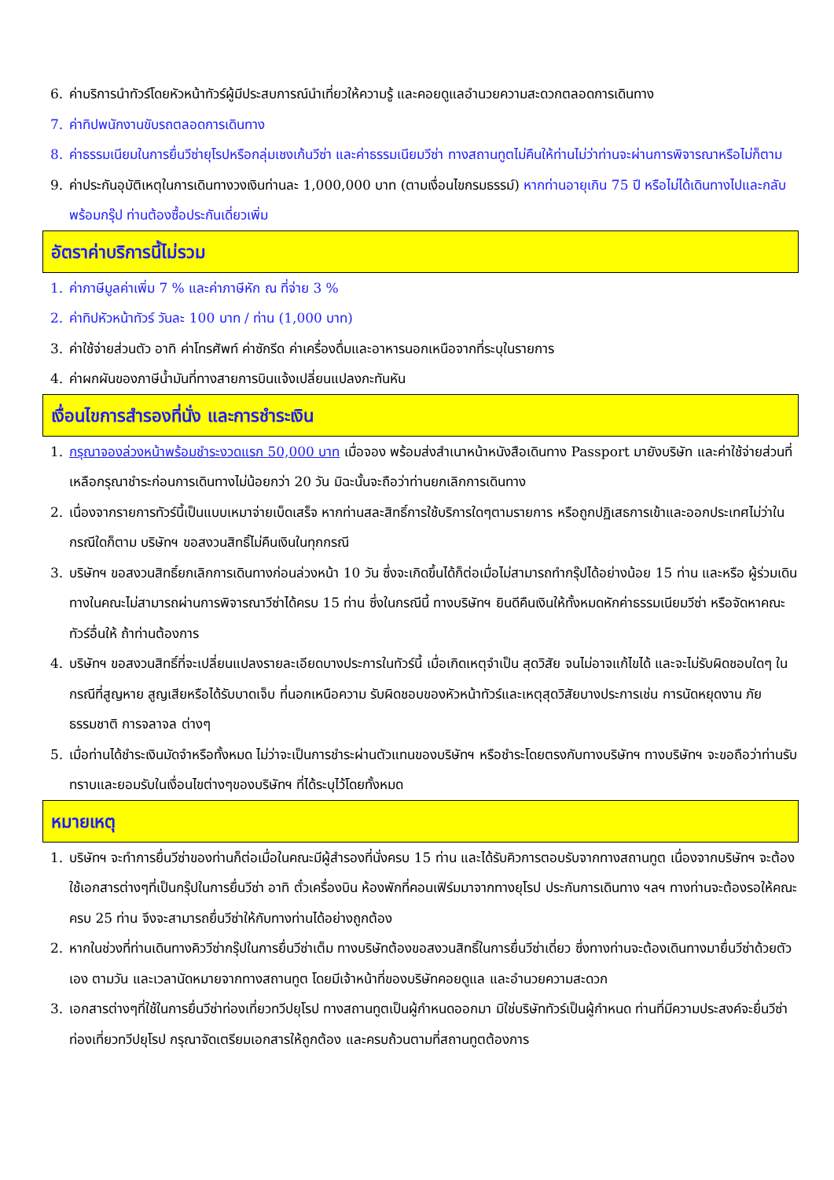6. ค่าบริการนำทัวร์โดยหัวหน้าทัวร์ผู้มีประสบการณ์นำเที่ยวให้ความรู้ และคอยดูแลอำนวยความสะดวกตลอดการเดินทาง
7. ค่าทิปพนักงานขับรถตลอดการเดินทาง
8. ค่าธรรมเนียมในการยื่นวีซ่ายุโรปหรือกลุ่มเชงเก้นวีซ่า และค่าธรรมเนียมวีซ่า ทางสถานทูตไม่คืนให้ท่านไม่ว่าท่านจะผ่านการพิจารณาหรือไม่ก็ตาม
9. ค่าประกันอุบัติเหตุในการเดินทางวงเงินท่านละ 1,000,000 บาท (ตามเงื่อนไขกรมธรรม์) หากท่านอายุเกิน 75 ปี หรือไม่ได้เดินทางไปและกลับพร้อมกรุ๊ป ท่านต้องซื้อประกันเดี่ยวเพิ่ม
อัตราค่าบริการนี้ไม่รวม
1. ค่าภาษีมูลค่าเพิ่ม 7 % และค่าภาษีหัก ณ ที่จ่าย 3 %
2. ค่าทิปหัวหน้าทัวร์ วันละ 100 บาท / ท่าน (1,000 บาท)
3. ค่าใช้จ่ายส่วนตัว อาทิ ค่าโทรศัพท์ ค่าซักรีด ค่าเครื่องดื่มและอาหารนอกเหนือจากที่ระบุในรายการ
4. ค่าผกผันของภาษีน้ำมันที่ทางสายการบินแจ้งเปลี่ยนแปลงกะทันหัน
เงื่อนไขการสำรองที่นั่ง และการชำระเงิน
1. กรุณาจองล่วงหน้าพร้อมชำระงวดแรก 50,000 บาท เมื่อจอง พร้อมส่งสำเนาหน้าหนังสือเดินทาง Passport มายังบริษัท และค่าใช้จ่ายส่วนที่เหลือกรุณาชำระก่อนการเดินทางไม่น้อยกว่า 20 วัน มิฉะนั้นจะถือว่าท่านยกเลิกการเดินทาง
2. เนื่องจากรายการทัวร์นี้เป็นแบบเหมาจ่ายเบ็ดเสร็จ หากท่านสละสิทธิ์การใช้บริการใดๆตามรายการ หรือถูกปฏิเสธการเข้าและออกประเทศไม่ว่าในกรณีใดก็ตาม บริษัทฯ ขอสงวนสิทธิ์ไม่คืนเงินในทุกกรณี
3. บริษัทฯ ขอสงวนสิทธิ์ยกเลิกการเดินทางก่อนล่วงหน้า 10 วัน ซึ่งจะเกิดขึ้นได้ก็ต่อเมื่อไม่สามารถทำกรุ๊ปได้อย่างน้อย 15 ท่าน และหรือ ผู้ร่วมเดินทางในคณะไม่สามารถผ่านการพิจารณาวีซ่าได้ครบ 15 ท่าน ซึ่งในกรณีนี้ ทางบริษัทฯ ยินดีคืนเงินให้ทั้งหมดหักค่าธรรมเนียมวีซ่า หรือจัดหาคณะทัวร์อื่นให้ ถ้าท่านต้องการ
4. บริษัทฯ ขอสงวนสิทธิ์ที่จะเปลี่ยนแปลงรายละเอียดบางประการในทัวร์นี้ เมื่อเกิดเหตุจำเป็น สุดวิสัย จนไม่อาจแก้ไขได้ และจะไม่รับผิดชอบใดๆ ในกรณีที่สูญหาย สูญเสียหรือได้รับบาดเจ็บ ที่นอกเหนือความ รับผิดชอบของหัวหน้าทัวร์และเหตุสุดวิสัยบางประการเช่น การนัดหยุดงาน ภัยธรรมชาติ การจลาจล ต่างๆ
5. เมื่อท่านได้ชำระเงินมัดจำหรือทั้งหมด ไม่ว่าจะเป็นการชำระผ่านตัวแทนของบริษัทฯ หรือชำระโดยตรงกับทางบริษัทฯ ทางบริษัทฯ จะขอถือว่าท่านรับทราบและยอมรับในเงื่อนไขต่างๆของบริษัทฯ ที่ได้ระบุไว้โดยทั้งหมด
หมายเหตุ
1. บริษัทฯ จะทำการยื่นวีซ่าของท่านก็ต่อเมื่อในคณะมีผู้สำรองที่นั่งครบ 15 ท่าน และได้รับคิวการตอบรับจากทางสถานทูต เนื่องจากบริษัทฯ จะต้องใช้เอกสารต่างๆที่เป็นกรุ๊ปในการยื่นวีซ่า อาทิ ตั๋วเครื่องบิน ห้องพักที่คอนเฟิร์มมาจากทางยุโรป ประกันการเดินทาง ฯลฯ ทางท่านจะต้องรอให้คณะครบ 25 ท่าน จึงจะสามารถยื่นวีซ่าให้กับทางท่านได้อย่างถูกต้อง
2. หากในช่วงที่ท่านเดินทางคิววีซ่ากรุ๊ปในการยื่นวีซ่าเต็ม ทางบริษัทต้องขอสงวนสิทธิ์ในการยื่นวีซ่าเดี่ยว ซึ่งทางท่านจะต้องเดินทางมายื่นวีซ่าด้วยตัวเอง ตามวัน และเวลานัดหมายจากทางสถานทูต โดยมีเจ้าหน้าที่ของบริษัทคอยดูแล และอำนวยความสะดวก
3. เอกสารต่างๆที่ใช้ในการยื่นวีซ่าท่องเที่ยวทวีปยุโรป ทางสถานทูตเป็นผู้กำหนดออกมา มิใช่บริษัททัวร์เป็นผู้กำหนด ท่านที่มีความประสงค์จะยื่นวีซ่าท่องเที่ยวทวีปยุโรป กรุณาจัดเตรียมเอกสารให้ถูกต้อง และครบถ้วนตามที่สถานทูตต้องการ